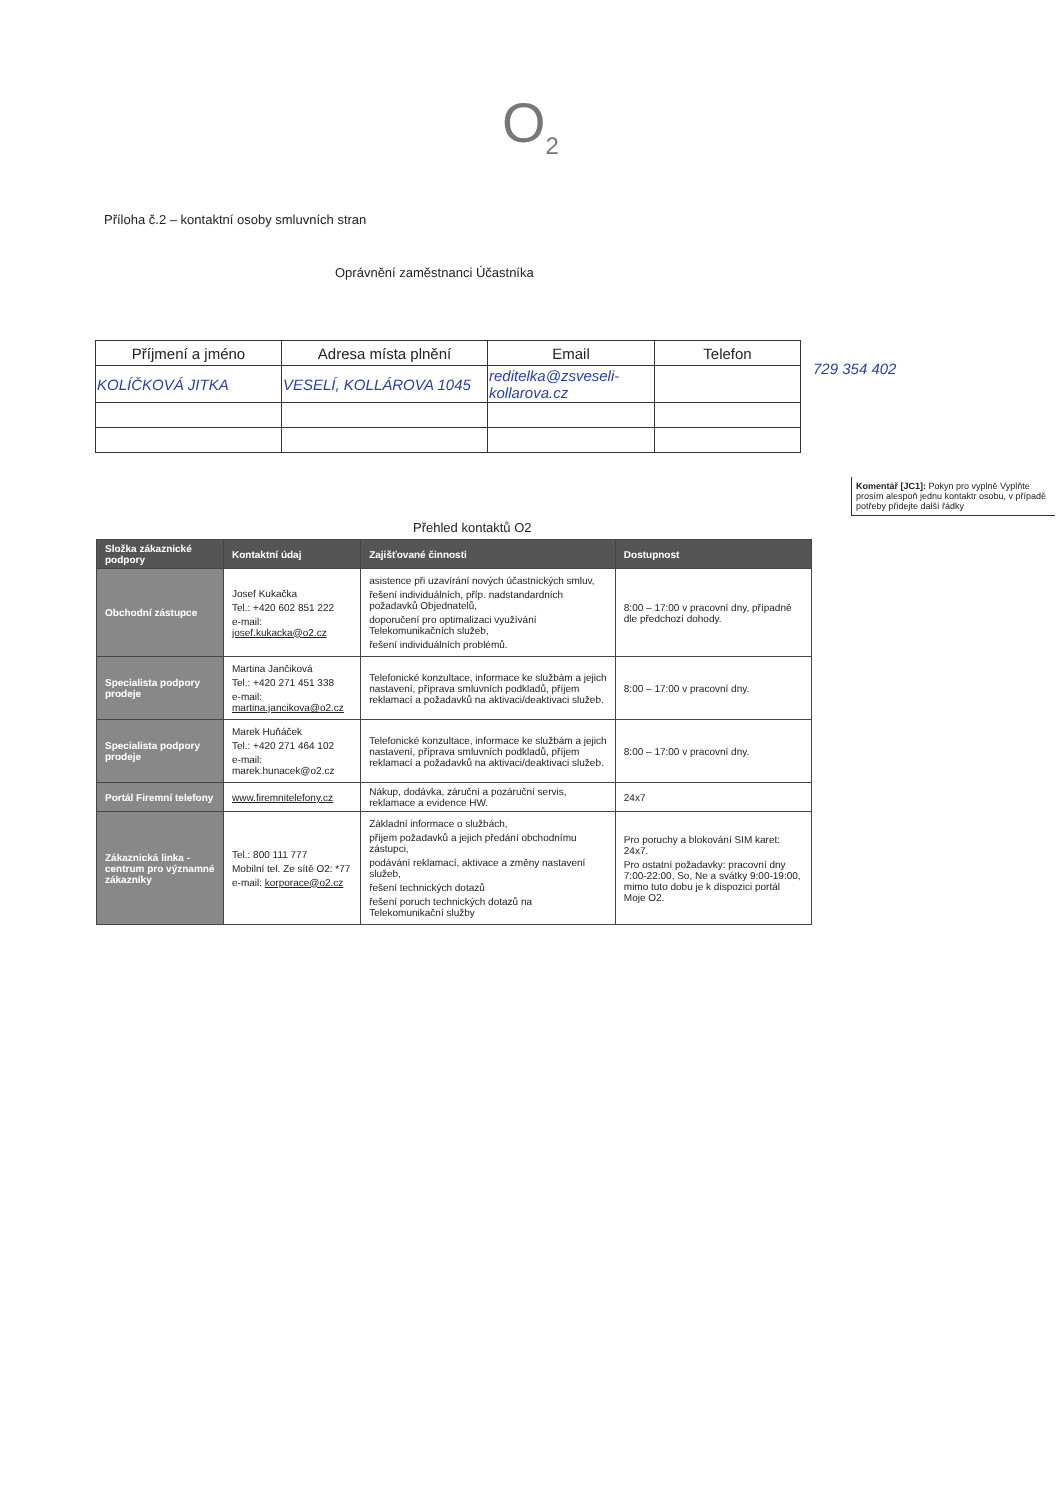O<sub>2</sub>
Příloha č.2 – kontaktní osoby smluvních stran
Oprávnění zaměstnanci Účastníka
| Příjmení a jméno | Adresa místa plnění | Email | Telefon |
| --- | --- | --- | --- |
| KOLÍČKOVÁ JITKA | VESELÍ, KOLLÁROVA 1045 | reditelka@zsveseli-kollarova.cz | |
729 354 402
Komentář [JC1]: Pokyn pro vyplně Vyplňte prosím alespoň jednu kontaktr osobu, v případě potřeby přidejte další řádky
Přehled kontaktů O2
| Složka zákaznické podpory | Kontaktní údaj | Zajišťované činnosti | Dostupnost |
| --- | --- | --- | --- |
| Obchodní zástupce | Josef Kukačka Tel.: +420 602 851 222 e-mail: josef.kukacka@o2.cz | asistence při uzavírání nových účastnických smluv, řešení individuálních, příp. nadstandardních požadavků Objednatelů, doporučení pro optimalizaci využívání Telekomunikačních služeb, řešení individuálních problémů. | 8:00 – 17:00 v pracovní dny, případně dle předchozí dohody. |
| Specialista podpory prodeje | Martina Jančiková Tel.: +420 271 451 338 e-mail: martina.jancikova@o2.cz | Telefonické konzultace, informace ke službám a jejich nastavení, příprava smluvních podkladů, příjem reklamací a požadavků na aktivaci/deaktivaci služeb. | 8:00 – 17:00 v pracovní dny. |
| Specialista podpory prodeje | Marek Huňáček Tel.: +420 271 464 102 e-mail: marek.hunacek@o2.cz | Telefonické konzultace, informace ke službám a jejich nastavení, příprava smluvních podkladů, příjem reklamací a požadavků na aktivaci/deaktivaci služeb. | 8:00 – 17:00 v pracovní dny. |
| Portál Firemní telefony | www.firemnitelefony.cz | Nákup, dodávka, záruční a pozáruční servis, reklamace a evidence HW. | 24x7 |
| Zákaznická linka - centrum pro významné zákazníky | Tel.: 800 111 777 Mobilní tel. Ze sítě O2: *77 e-mail: korporace@o2.cz | Základní informace o službách, příjem požadavků a jejich předání obchodnímu zástupci, podávání reklamací, aktivace a změny nastavení služeb, řešení technických dotazů řešení poruch technických dotazů na Telekomunikační služby | Pro poruchy a blokování SIM karet: 24x7. Pro ostatní požadavky: pracovní dny 7:00-22:00, So, Ne a svátky 9:00-19:00, mimo tuto dobu je k dispozici portál Moje O2. |